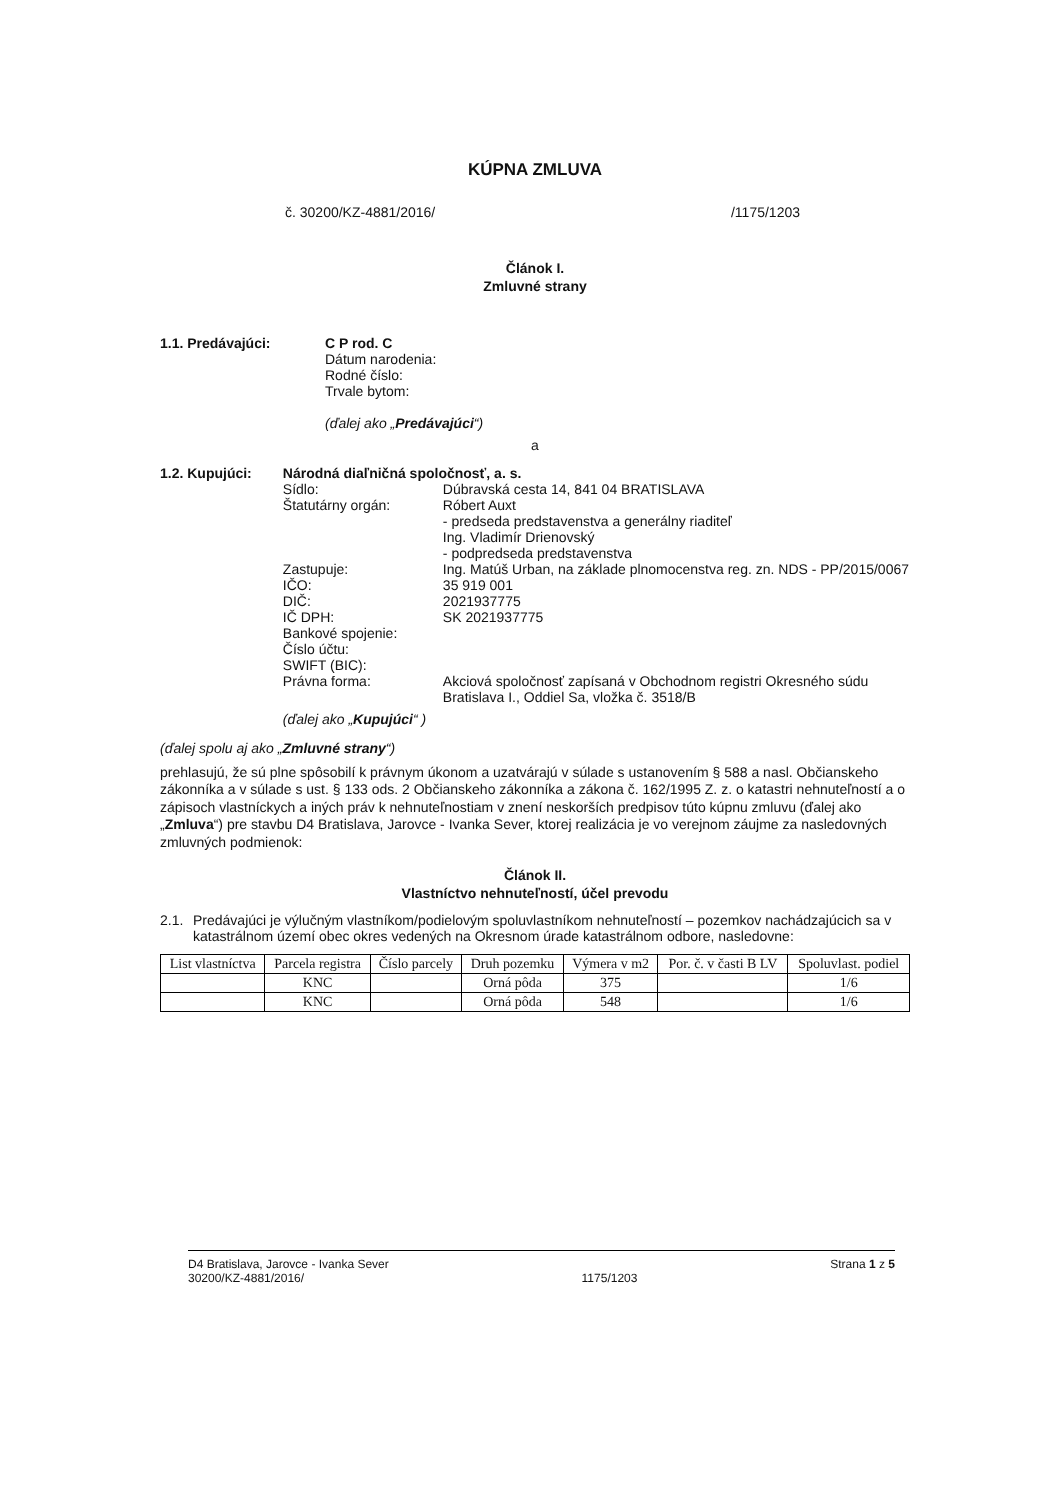KÚPNA ZMLUVA
č. 30200/KZ-4881/2016/ /1175/1203
Článok I.
Zmluvné strany
1.1. Predávajúci: C P rod. C
Dátum narodenia:
Rodné číslo:
Trvale bytom:
(ďalej ako „Predávajúci“)
a
1.2. Kupujúci: Národná diaľničná spoločnosť, a. s.
Sídlo: Dúbravská cesta 14, 841 04 BRATISLAVA Štatutárny orgán: Róbert Auxt
- predseda predstavenstva a generálny riaditeľ
Ing. Vladimír Drienovský
- podpredseda predstavenstva Zastupuje: Ing. Matúš Urban, na základe plnomocenstva reg. zn. NDS - PP/2015/0067 IČO: 35 919 001 DIČ: 2021937775 IČ DPH: SK 2021937775 Bankové spojenie: Číslo účtu: SWIFT (BIC): Právna forma: Akciová spoločnosť zapísaná v Obchodnom registri Okresného súdu Bratislava I., Oddiel Sa, vložka č. 3518/B
(ďalej ako „Kupujúci“ )
(ďalej spolu aj ako „Zmluvné strany“)
prehlasujú, že sú plne spôsobilí k právnym úkonom a uzatvárajú v súlade s ustanovením § 588 a nasl. Občianskeho zákonníka a v súlade s ust. § 133 ods. 2 Občianskeho zákonníka a zákona č. 162/1995 Z. z. o katastri nehnuteľností a o zápisoch vlastníckych a iných práv k nehnuteľnostiam v znení neskorších predpisov túto kúpnu zmluvu (ďalej ako „Zmluva“) pre stavbu D4 Bratislava, Jarovce - Ivanka Sever, ktorej realizácia je vo verejnom záujme za nasledovných zmluvných podmienok:
Článok II.
Vlastníctvo nehnuteľností, účel prevodu
2.1. Predávajúci je výlučným vlastníkom/podielovým spoluvlastníkom nehnuteľností – pozemkov nachádzajúcich sa v katastrálnom území obec okres vedených na Okresnom úrade katastrálnom odbore, nasledovne:
| List vlastníctva | Parcela registra | Číslo parcely | Druh pozemku | Výmera v m2 | Por. č. v časti B LV | Spoluvlast. podiel |
| --- | --- | --- | --- | --- | --- | --- |
| | KNC | | Orná pôda | 375 | | 1/6 |
| | KNC | | Orná pôda | 548 | | 1/6 |
D4 Bratislava, Jarovce - Ivanka Sever
30200/KZ-4881/2016/
1175/1203 Strana 1 z 5